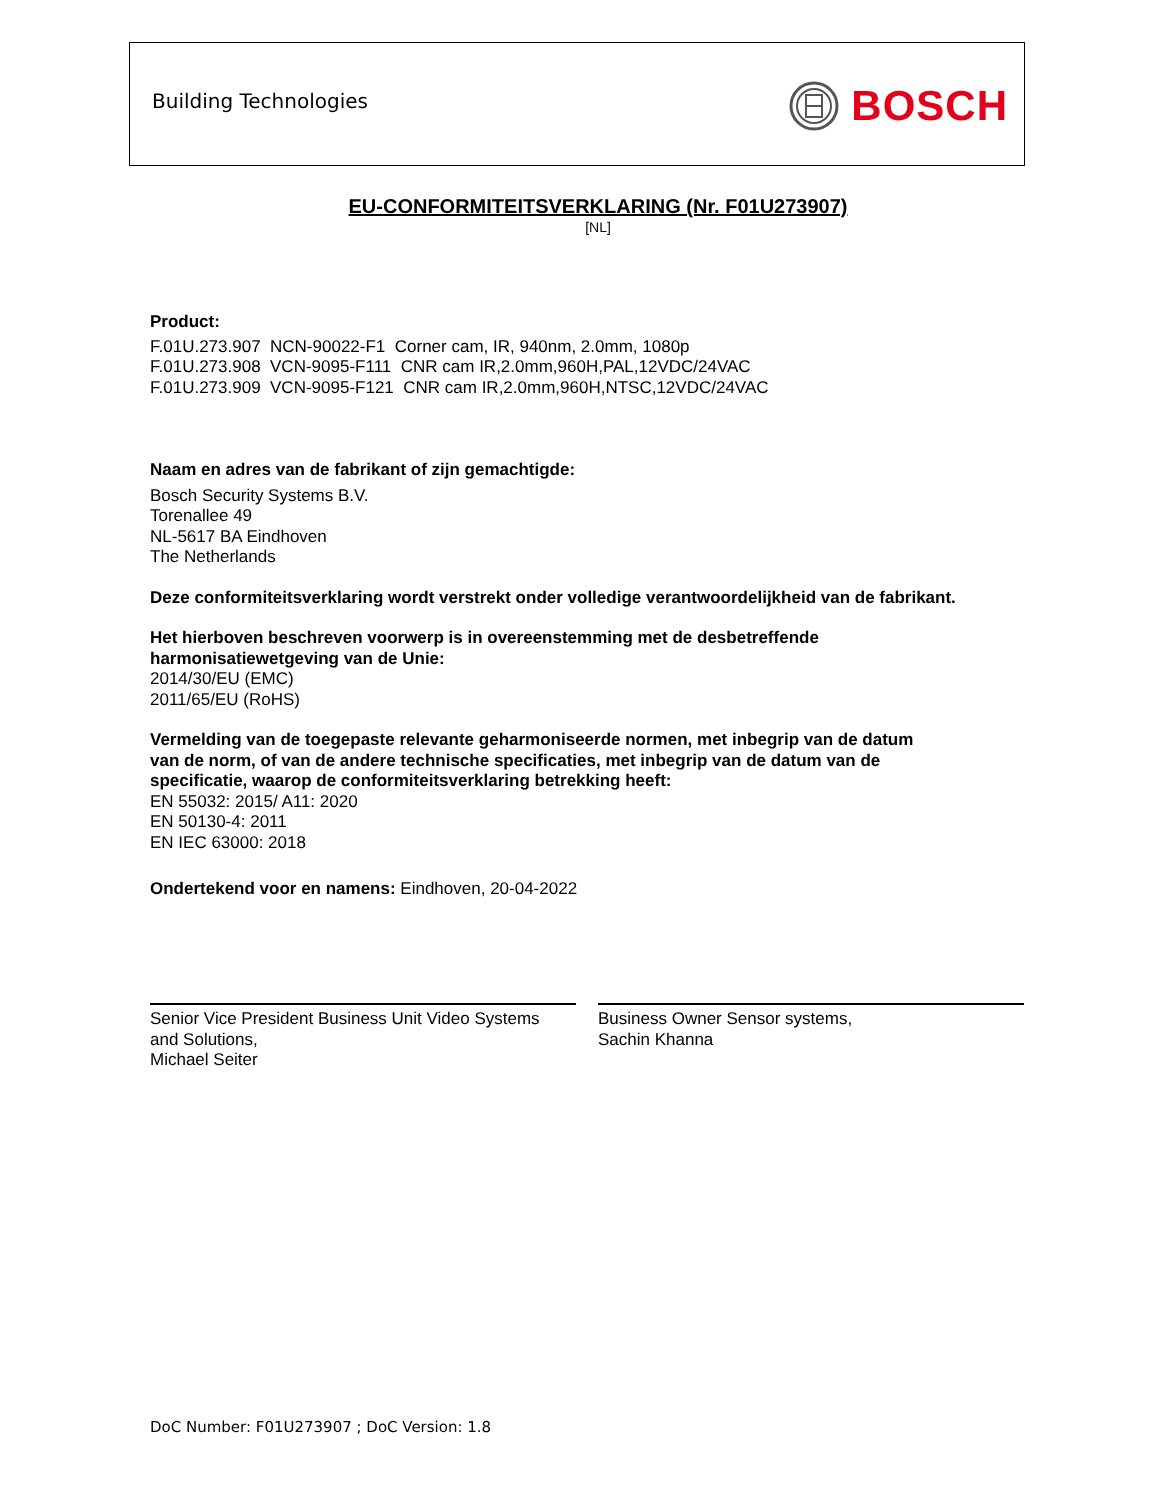Building Technologies BOSCH
EU-CONFORMITEITSVERKLARING (Nr. F01U273907)
[NL]
Product:
F.01U.273.907 NCN-90022-F1 Corner cam, IR, 940nm, 2.0mm, 1080p
F.01U.273.908 VCN-9095-F111 CNR cam IR,2.0mm,960H,PAL,12VDC/24VAC
F.01U.273.909 VCN-9095-F121 CNR cam IR,2.0mm,960H,NTSC,12VDC/24VAC
Naam en adres van de fabrikant of zijn gemachtigde:
Bosch Security Systems B.V.
Torenallee 49
NL-5617 BA Eindhoven
The Netherlands
Deze conformiteitsverklaring wordt verstrekt onder volledige verantwoordelijkheid van de fabrikant.
Het hierboven beschreven voorwerp is in overeenstemming met de desbetreffende
harmonisatiewetgeving van de Unie:
2014/30/EU (EMC)
2011/65/EU (RoHS)
Vermelding van de toegepaste relevante geharmoniseerde normen, met inbegrip van de datum
van de norm, of van de andere technische specificaties, met inbegrip van de datum van de
specificatie, waarop de conformiteitsverklaring betrekking heeft:
EN 55032: 2015/ A11: 2020
EN 50130-4: 2011
EN IEC 63000: 2018
Ondertekend voor en namens: Eindhoven, 20-04-2022
Senior Vice President Business Unit Video Systems
and Solutions,
Michael Seiter
Business Owner Sensor systems,
Sachin Khanna
DoC Number: F01U273907 ; DoC Version: 1.8